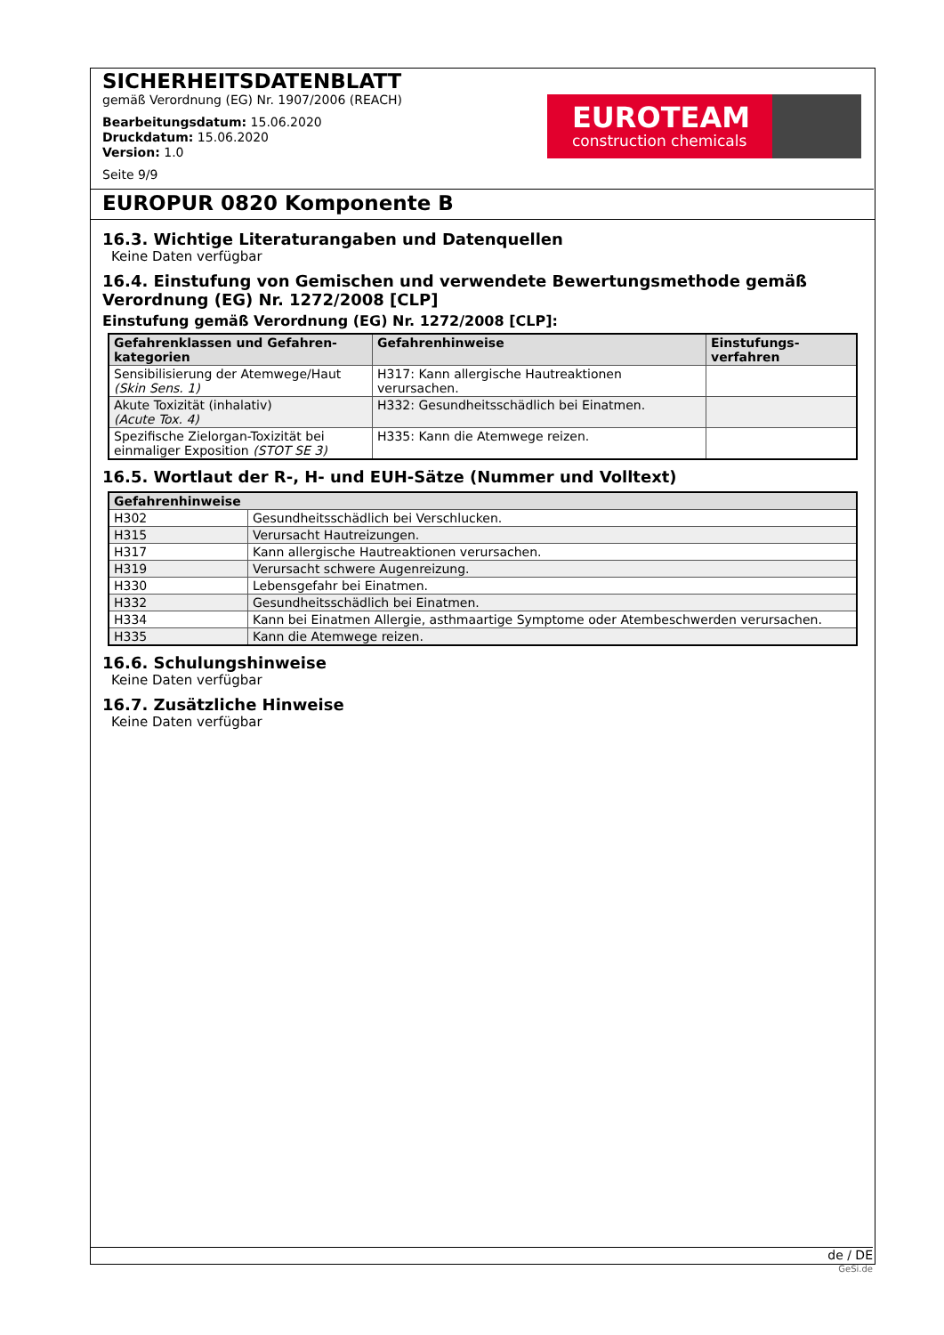SICHERHEITSDATENBLATT
gemäß Verordnung (EG) Nr. 1907/2006 (REACH)
Bearbeitungsdatum: 15.06.2020
Druckdatum: 15.06.2020
Version: 1.0
Seite 9/9
EUROTEAM
construction chemicals
EUROPUR 0820 Komponente B
16.3. Wichtige Literaturangaben und Datenquellen
Keine Daten verfügbar
16.4. Einstufung von Gemischen und verwendete Bewertungsmethode gemäß Verordnung (EG) Nr. 1272/2008 [CLP]
Einstufung gemäß Verordnung (EG) Nr. 1272/2008 [CLP]:
| Gefahrenklassen und Gefahren-kategorien | Gefahrenhinweise | Einstufungs-verfahren |
| --- | --- | --- |
| Sensibilisierung der Atemwege/Haut (Skin Sens. 1) | H317: Kann allergische Hautreaktionen verursachen. | |
| Akute Toxizität (inhalativ) (Acute Tox. 4) | H332: Gesundheitsschädlich bei Einatmen. | |
| Spezifische Zielorgan-Toxizität bei einmaliger Exposition (STOT SE 3) | H335: Kann die Atemwege reizen. | |
16.5. Wortlaut der R-, H- und EUH-Sätze (Nummer und Volltext)
| Gefahrenhinweise | |
| --- | --- |
| H302 | Gesundheitsschädlich bei Verschlucken. |
| H315 | Verursacht Hautreizungen. |
| H317 | Kann allergische Hautreaktionen verursachen. |
| H319 | Verursacht schwere Augenreizung. |
| H330 | Lebensgefahr bei Einatmen. |
| H332 | Gesundheitsschädlich bei Einatmen. |
| H334 | Kann bei Einatmen Allergie, asthmaartige Symptome oder Atembeschwerden verursachen. |
| H335 | Kann die Atemwege reizen. |
16.6. Schulungshinweise
Keine Daten verfügbar
16.7. Zusätzliche Hinweise
Keine Daten verfügbar
de / DE
GeSi.de